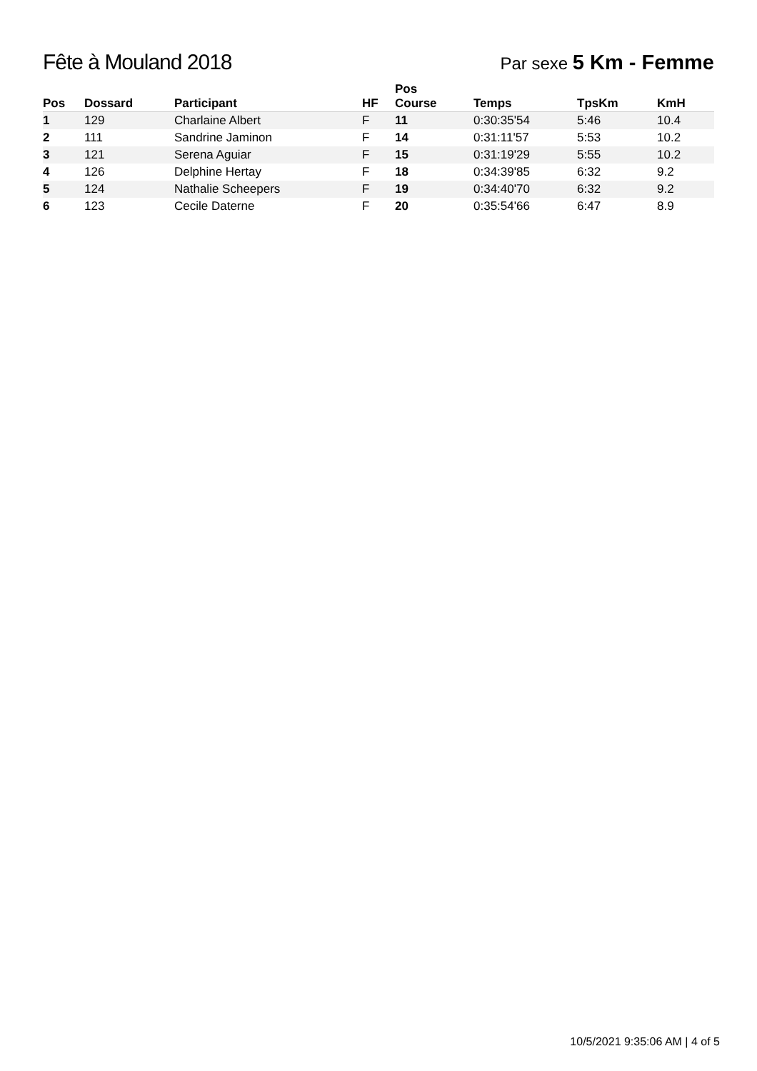Fête à Mouland 2018
Par sexe 5 Km - Femme
| Pos | Dossard | Participant | HF | Pos Course | Temps | TpsKm | KmH |
| --- | --- | --- | --- | --- | --- | --- | --- |
| 1 | 129 | Charlaine Albert | F | 11 | 0:30:35'54 | 5:46 | 10.4 |
| 2 | 111 | Sandrine Jaminon | F | 14 | 0:31:11'57 | 5:53 | 10.2 |
| 3 | 121 | Serena Aguiar | F | 15 | 0:31:19'29 | 5:55 | 10.2 |
| 4 | 126 | Delphine Hertay | F | 18 | 0:34:39'85 | 6:32 | 9.2 |
| 5 | 124 | Nathalie Scheepers | F | 19 | 0:34:40'70 | 6:32 | 9.2 |
| 6 | 123 | Cecile Daterne | F | 20 | 0:35:54'66 | 6:47 | 8.9 |
10/5/2021 9:35:06 AM | 4 of 5